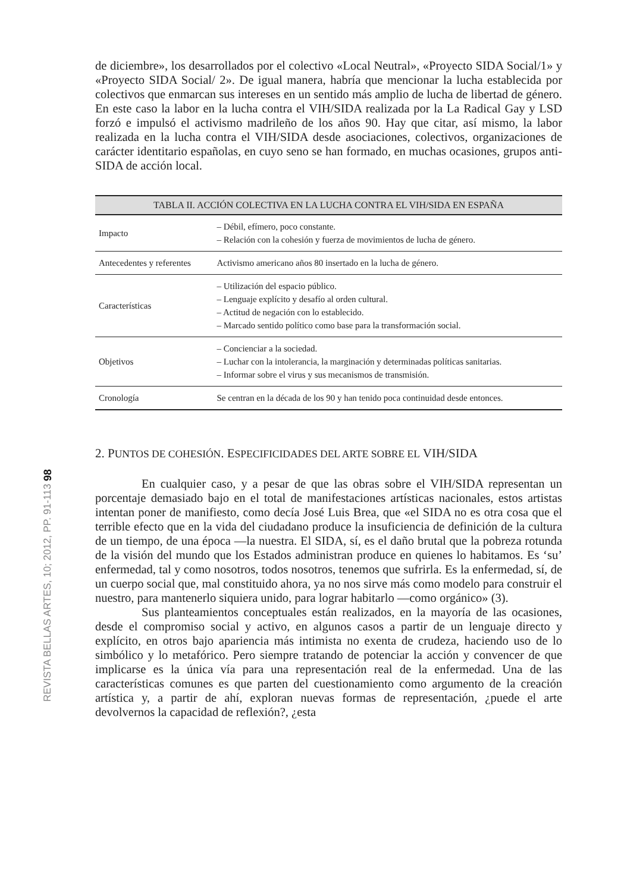REVISTA BELLAS ARTES, 10; 2012, PP. 91-113 98
de diciembre», los desarrollados por el colectivo «Local Neutral», «Proyecto SIDA Social/1» y «Proyecto SIDA Social/ 2». De igual manera, habría que mencionar la lucha establecida por colectivos que enmarcan sus intereses en un sentido más amplio de lucha de libertad de género. En este caso la labor en la lucha contra el VIH/SIDA realizada por la La Radical Gay y LSD forzó e impulsó el activismo madrileño de los años 90. Hay que citar, así mismo, la labor realizada en la lucha contra el VIH/SIDA desde asociaciones, colectivos, organizaciones de carácter identitario españolas, en cuyo seno se han formado, en muchas ocasiones, grupos anti-SIDA de acción local.
| TABLA II. ACCIÓN COLECTIVA EN LA LUCHA CONTRA EL VIH/SIDA EN ESPAÑA | |
| --- | --- |
| Impacto | – Débil, efímero, poco constante. – Relación con la cohesión y fuerza de movimientos de lucha de género. |
| Antecedentes y referentes | Activismo americano años 80 insertado en la lucha de género. |
| Características | – Utilización del espacio público. – Lenguaje explícito y desafío al orden cultural. – Actitud de negación con lo establecido. – Marcado sentido político como base para la transformación social. |
| Objetivos | – Concienciar a la sociedad. – Luchar con la intolerancia, la marginación y determinadas políticas sanitarias. – Informar sobre el virus y sus mecanismos de transmisión. |
| Cronología | Se centran en la década de los 90 y han tenido poca continuidad desde entonces. |
2. PUNTOS DE COHESIÓN. ESPECIFICIDADES DEL ARTE SOBRE EL VIH/SIDA
En cualquier caso, y a pesar de que las obras sobre el VIH/SIDA representan un porcentaje demasiado bajo en el total de manifestaciones artísticas nacionales, estos artistas intentan poner de manifiesto, como decía José Luis Brea, que «el SIDA no es otra cosa que el terrible efecto que en la vida del ciudadano produce la insuficiencia de definición de la cultura de un tiempo, de una época —la nuestra. El SIDA, sí, es el daño brutal que la pobreza rotunda de la visión del mundo que los Estados administran produce en quienes lo habitamos. Es ‘su’ enfermedad, tal y como nosotros, todos nosotros, tenemos que sufrirla. Es la enfermedad, sí, de un cuerpo social que, mal constituido ahora, ya no nos sirve más como modelo para construir el nuestro, para mantenerlo siquiera unido, para lograr habitarlo —como orgánico» (3).
Sus planteamientos conceptuales están realizados, en la mayoría de las ocasiones, desde el compromiso social y activo, en algunos casos a partir de un lenguaje directo y explícito, en otros bajo apariencia más intimista no exenta de crudeza, haciendo uso de lo simbólico y lo metafórico. Pero siempre tratando de potenciar la acción y convencer de que implicarse es la única vía para una representación real de la enfermedad. Una de las características comunes es que parten del cuestionamiento como argumento de la creación artística y, a partir de ahí, exploran nuevas formas de representación, ¿puede el arte devolvernos la capacidad de reflexión?, ¿esta